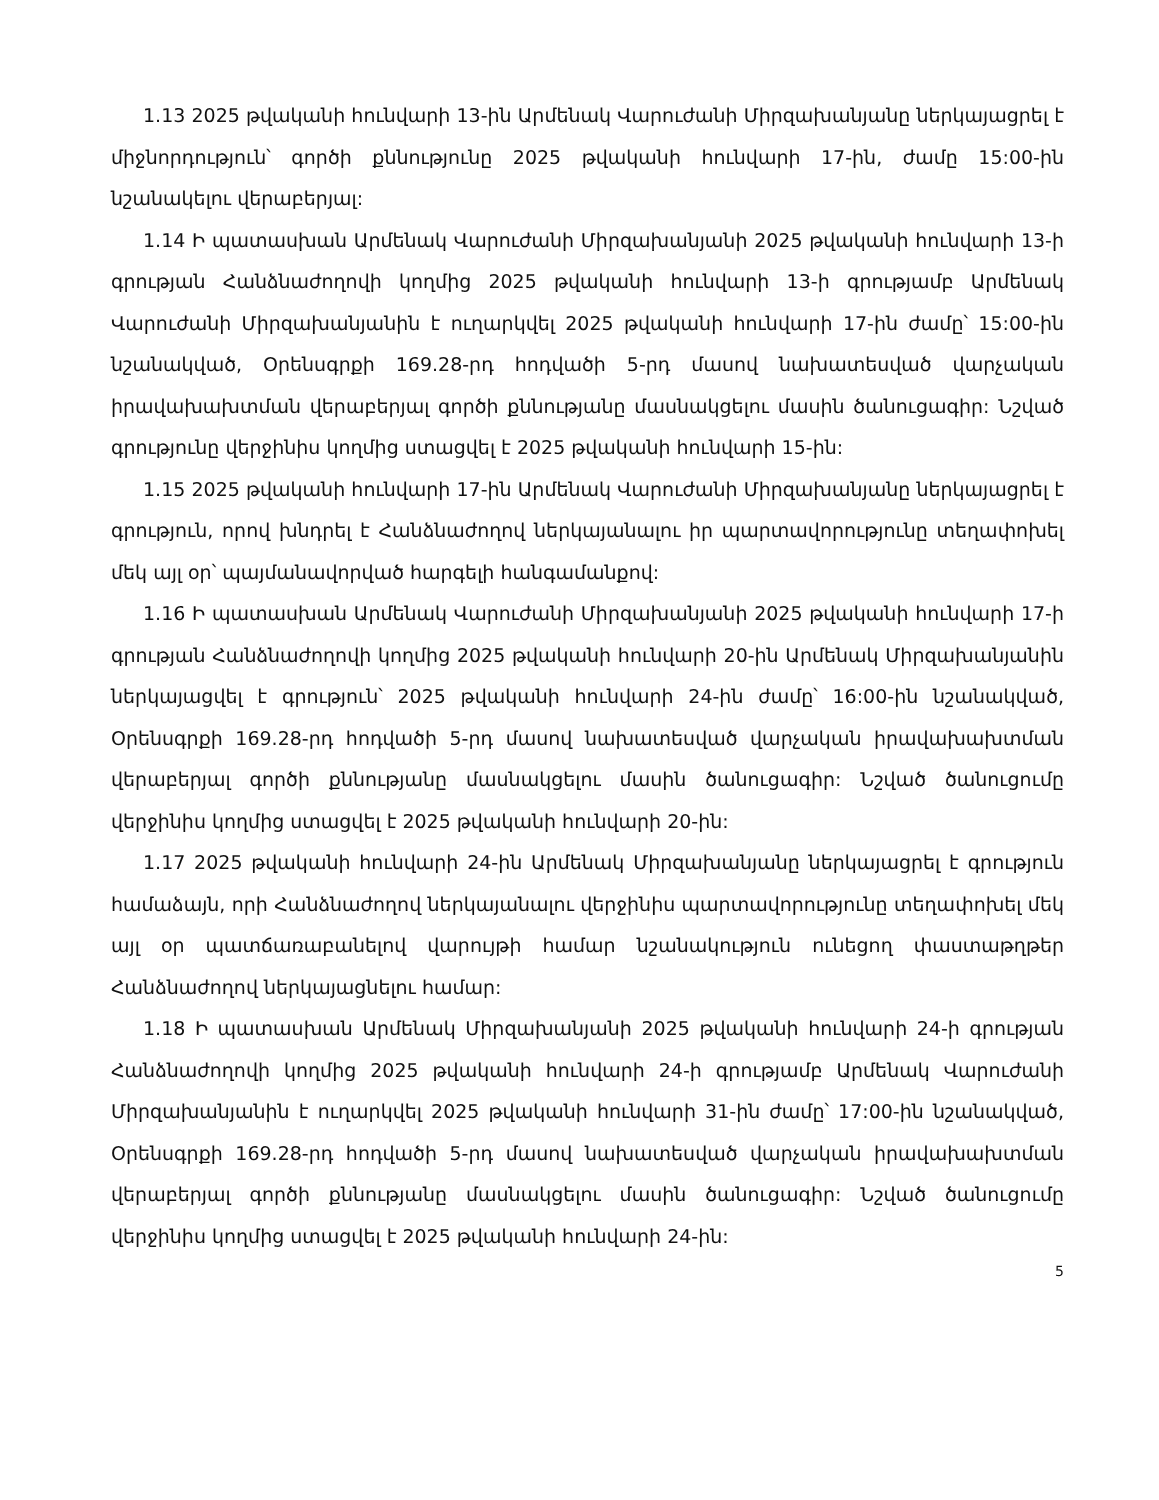1.13 2025 թվականի հունվարի 13-ին Արմենակ Վարուժանի Միրզախանյանը ներկայացրել է միջնորդություն՝ գործի քննությունը 2025 թվականի հունվարի 17-ին, ժամը 15:00-ին նշանակելու վերաբերյալ:
1.14 Ի պատասխան Արմենակ Վարուժանի Միրզախանյանի 2025 թվականի հունվարի 13-ի գրության Հանձնաժողովի կողմից 2025 թվականի հունվարի 13-ի գրությամբ Արմենակ Վարուժանի Միրզախանյանին է ուղարկվել 2025 թվականի հունվարի 17-ին ժամը՝ 15:00-ին նշանակված, Օրենսգրքի 169.28-րդ հոդվածի 5-րդ մասով նախատեսված վարչական իրավախախտման վերաբերյալ գործի քննությանը մասնակցելու մասին ծանուցագիր: Նշված գրությունը վերջինիս կողմից ստացվել է 2025 թվականի հունվարի 15-ին:
1.15 2025 թվականի հունվարի 17-ին Արմենակ Վարուժանի Միրզախանյանը ներկայացրել է գրություն, որով խնդրել է Հանձնաժողով ներկայանալու իր պարտավորությունը տեղափոխել մեկ այլ օր՝ պայմանավորված հարգելի հանգամանքով:
1.16 Ի պատասխան Արմենակ Վարուժանի Միրզախանյանի 2025 թվականի հունվարի 17-ի գրության Հանձնաժողովի կողմից 2025 թվականի հունվարի 20-ին Արմենակ Միրզախանյանին ներկայացվել է գրություն՝ 2025 թվականի հունվարի 24-ին ժամը՝ 16:00-ին նշանակված, Օրենսգրքի 169.28-րդ հոդվածի 5-րդ մասով նախատեսված վարչական իրավախախտման վերաբերյալ գործի քննությանը մասնակցելու մասին ծանուցագիր: Նշված ծանուցումը վերջինիս կողմից ստացվել է 2025 թվականի հունվարի 20-ին:
1.17 2025 թվականի հունվարի 24-ին Արմենակ Միրզախանյանը ներկայացրել է գրություն համաձայն, որի Հանձնաժողով ներկայանալու վերջինիս պարտավորությունը տեղափոխել մեկ այլ օր պատճառաբանելով վարույթի համար նշանակություն ունեցող փաստաթղթեր Հանձնաժողով ներկայացնելու համար:
1.18 Ի պատասխան Արմենակ Միրզախանյանի 2025 թվականի հունվարի 24-ի գրության Հանձնաժողովի կողմից 2025 թվականի հունվարի 24-ի գրությամբ Արմենակ Վարուժանի Միրզախանյանին է ուղարկվել 2025 թվականի հունվարի 31-ին ժամը՝ 17:00-ին նշանակված, Օրենսգրքի 169.28-րդ հոդվածի 5-րդ մասով նախատեսված վարչական իրավախախտման վերաբերյալ գործի քննությանը մասնակցելու մասին ծանուցագիր: Նշված ծանուցումը վերջինիս կողմից ստացվել է 2025 թվականի հունվարի 24-ին:
5